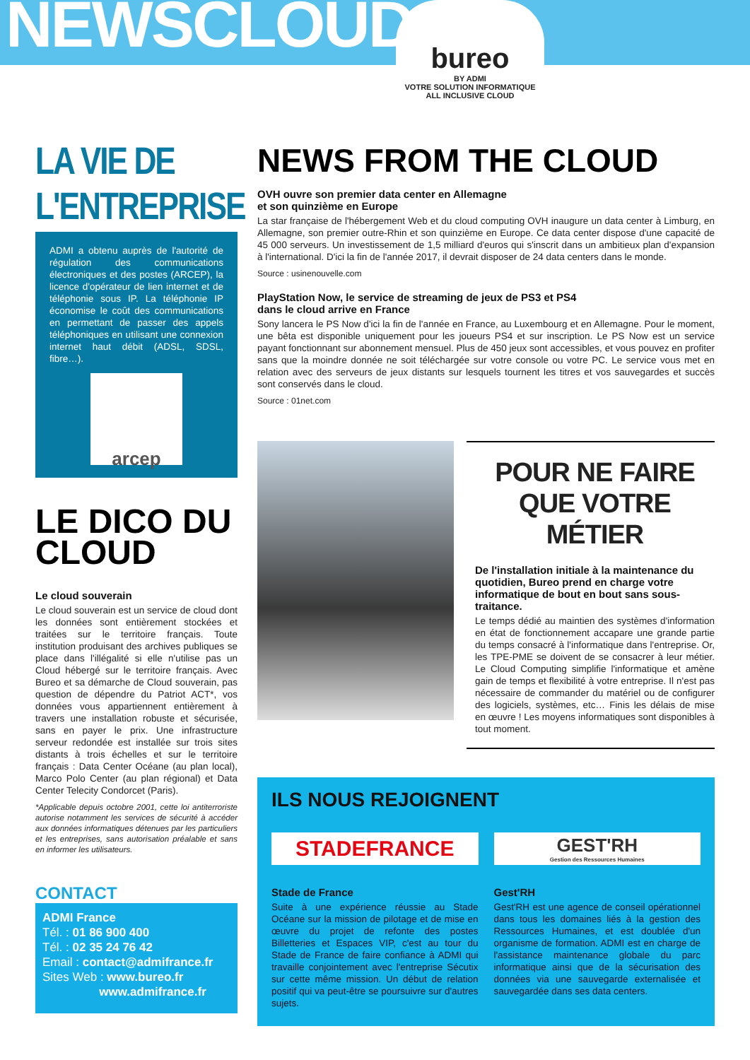NEWSCLOUD
bureo
BY ADMI
VOTRE SOLUTION INFORMATIQUE
ALL INCLUSIVE CLOUD
LA VIE DE L'ENTREPRISE
ADMI a obtenu auprès de l'autorité de régulation des communications électroniques et des postes (ARCEP), la licence d'opérateur de lien internet et de téléphonie sous IP. La téléphonie IP économise le coût des communications en permettant de passer des appels téléphoniques en utilisant une connexion internet haut débit (ADSL, SDSL, fibre…).
arcep
LE DICO DU CLOUD
Le cloud souverain
Le cloud souverain est un service de cloud dont les données sont entièrement stockées et traitées sur le territoire français. Toute institution produisant des archives publiques se place dans l'illégalité si elle n'utilise pas un Cloud hébergé sur le territoire français. Avec Bureo et sa démarche de Cloud souverain, pas question de dépendre du Patriot ACT*, vos données vous appartiennent entièrement à travers une installation robuste et sécurisée, sans en payer le prix. Une infrastructure serveur redondée est installée sur trois sites distants à trois échelles et sur le territoire français : Data Center Océane (au plan local), Marco Polo Center (au plan régional) et Data Center Telecity Condorcet (Paris).
*Applicable depuis octobre 2001, cette loi antiterroriste autorise notamment les services de sécurité à accéder aux données informatiques détenues par les particuliers et les entreprises, sans autorisation préalable et sans en informer les utilisateurs.
CONTACT
ADMI France
Tél. : 01 86 900 400
Tél. : 02 35 24 76 42
Email : contact@admifrance.fr
Sites Web : www.bureo.fr
www.admifrance.fr
NEWS FROM THE CLOUD
OVH ouvre son premier data center en Allemagne
et son quinzième en Europe
La star française de l'hébergement Web et du cloud computing OVH inaugure un data center à Limburg, en Allemagne, son premier outre-Rhin et son quinzième en Europe. Ce data center dispose d'une capacité de 45 000 serveurs. Un investissement de 1,5 milliard d'euros qui s'inscrit dans un ambitieux plan d'expansion à l'international. D'ici la fin de l'année 2017, il devrait disposer de 24 data centers dans le monde.
Source : usinenouvelle.com
PlayStation Now, le service de streaming de jeux de PS3 et PS4
dans le cloud arrive en France
Sony lancera le PS Now d'ici la fin de l'année en France, au Luxembourg et en Allemagne. Pour le moment, une bêta est disponible uniquement pour les joueurs PS4 et sur inscription. Le PS Now est un service payant fonctionnant sur abonnement mensuel. Plus de 450 jeux sont accessibles, et vous pouvez en profiter sans que la moindre donnée ne soit téléchargée sur votre console ou votre PC. Le service vous met en relation avec des serveurs de jeux distants sur lesquels tournent les titres et vos sauvegardes et succès sont conservés dans le cloud.
Source : 01net.com
POUR NE FAIRE QUE VOTRE MÉTIER
De l'installation initiale à la maintenance du quotidien, Bureo prend en charge votre informatique de bout en bout sans sous-traitance.
Le temps dédié au maintien des systèmes d'information en état de fonctionnement accapare une grande partie du temps consacré à l'informatique dans l'entreprise. Or, les TPE-PME se doivent de se consacrer à leur métier. Le Cloud Computing simplifie l'informatique et amène gain de temps et flexibilité à votre entreprise. Il n'est pas nécessaire de commander du matériel ou de configurer des logiciels, systèmes, etc… Finis les délais de mise en œuvre ! Les moyens informatiques sont disponibles à tout moment.
ILS NOUS REJOIGNENT
STADEFRANCE
Stade de France
Suite à une expérience réussie au Stade Océane sur la mission de pilotage et de mise en œuvre du projet de refonte des postes Billetteries et Espaces VIP, c'est au tour du Stade de France de faire confiance à ADMI qui travaille conjointement avec l'entreprise Sécutix sur cette même mission. Un début de relation positif qui va peut-être se poursuivre sur d'autres sujets.
GEST'RH
Gestion des Ressources Humaines
Gest'RH
Gest'RH est une agence de conseil opérationnel dans tous les domaines liés à la gestion des Ressources Humaines, et est doublée d'un organisme de formation. ADMI est en charge de l'assistance maintenance globale du parc informatique ainsi que de la sécurisation des données via une sauvegarde externalisée et sauvegardée dans ses data centers.